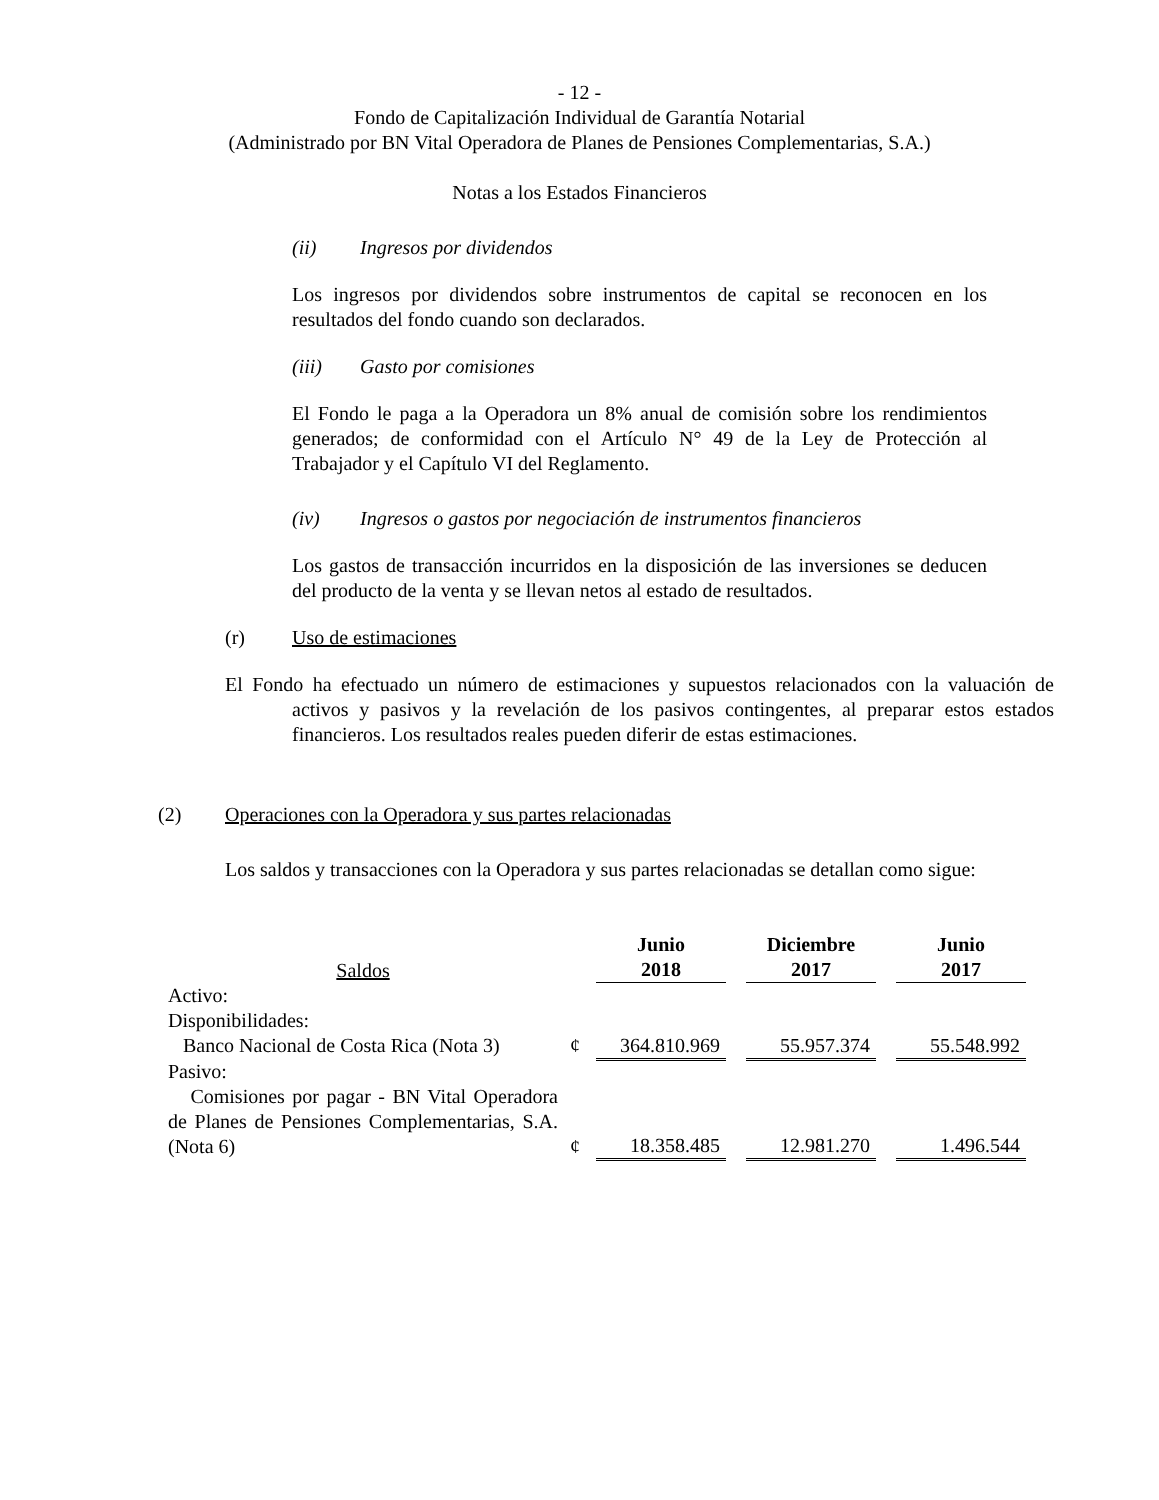- 12 -
Fondo de Capitalización Individual de Garantía Notarial
(Administrado por BN Vital Operadora de Planes de Pensiones Complementarias, S.A.)
Notas a los Estados Financieros
(ii) Ingresos por dividendos
Los ingresos por dividendos sobre instrumentos de capital se reconocen en los resultados del fondo cuando son declarados.
(iii) Gasto por comisiones
El Fondo le paga a la Operadora un 8% anual de comisión sobre los rendimientos generados; de conformidad con el Artículo N° 49 de la Ley de Protección al Trabajador y el Capítulo VI del Reglamento.
(iv) Ingresos o gastos por negociación de instrumentos financieros
Los gastos de transacción incurridos en la disposición de las inversiones se deducen del producto de la venta y se llevan netos al estado de resultados.
(r) Uso de estimaciones
El Fondo ha efectuado un número de estimaciones y supuestos relacionados con la valuación de activos y pasivos y la revelación de los pasivos contingentes, al preparar estos estados financieros. Los resultados reales pueden diferir de estas estimaciones.
(2) Operaciones con la Operadora y sus partes relacionadas
Los saldos y transacciones con la Operadora y sus partes relacionadas se detallan como sigue:
| Saldos | | Junio 2018 | | Diciembre 2017 | | Junio 2017 |
| --- | --- | --- | --- | --- | --- | --- |
| Activo: | | | | | | |
| Disponibilidades: | | | | | | |
| Banco Nacional de Costa Rica (Nota 3) | ¢ | 364.810.969 | | 55.957.374 | | 55.548.992 |
| Pasivo: | | | | | | |
| Comisiones por pagar - BN Vital Operadora de Planes de Pensiones Complementarias, S.A. (Nota 6) | ¢ | 18.358.485 | | 12.981.270 | | 1.496.544 |